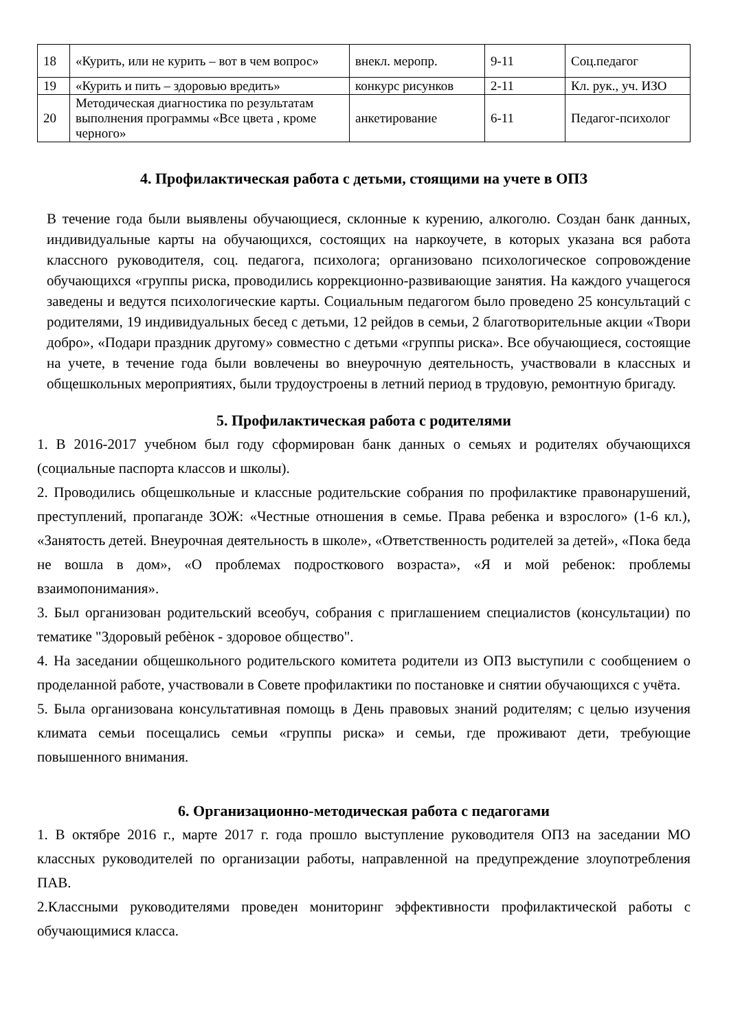| 18 | «Курить, или не курить – вот в чем вопрос» | внекл. меропр. | 9-11 | Соц.педагог |
| 19 | «Курить и пить – здоровью вредить» | конкурс рисунков | 2-11 | Кл. рук., уч. ИЗО |
| 20 | Методическая диагностика по результатам выполнения программы «Все цвета , кроме черного» | анкетирование | 6-11 | Педагог-психолог |
4. Профилактическая работа с детьми, стоящими на учете в ОПЗ
В течение года были выявлены обучающиеся, склонные к курению, алкоголю. Создан банк данных, индивидуальные карты на обучающихся, состоящих на наркоучете, в которых указана вся работа классного руководителя, соц. педагога, психолога; организовано психологическое сопровождение обучающихся «группы риска, проводились коррекционно-развивающие занятия. На каждого учащегося заведены и ведутся психологические карты. Социальным педагогом было проведено 25 консультаций с родителями, 19 индивидуальных бесед с детьми, 12 рейдов в семьи, 2 благотворительные акции «Твори добро», «Подари праздник другому» совместно с детьми «группы риска». Все обучающиеся, состоящие на учете, в течение года были вовлечены во внеурочную деятельность, участвовали в классных и общешкольных мероприятиях, были трудоустроены в летний период в трудовую, ремонтную бригаду.
5. Профилактическая работа с родителями
1. В 2016-2017 учебном был году сформирован банк данных о семьях и родителях обучающихся (социальные паспорта классов и школы).
2. Проводились общешкольные и классные родительские собрания по профилактике правонарушений, преступлений, пропаганде ЗОЖ: «Честные отношения в семье. Права ребенка и взрослого» (1-6 кл.), «Занятость детей. Внеурочная деятельность в школе», «Ответственность родителей за детей», «Пока беда не вошла в дом», «О проблемах подросткового возраста», «Я и мой ребенок: проблемы взаимопонимания».
3. Был организован родительский всеобуч, собрания с приглашением специалистов (консультации) по тематике "Здоровый ребѐнок - здоровое общество".
4. На заседании общешкольного родительского комитета родители из ОПЗ выступили с сообщением о проделанной работе, участвовали в Совете профилактики по постановке и снятии обучающихся с учёта.
5. Была организована консультативная помощь в День правовых знаний родителям; с целью изучения климата семьи посещались семьи «группы риска» и семьи, где проживают дети, требующие повышенного внимания.
6. Организационно-методическая работа с педагогами
1. В октябре 2016 г., марте 2017 г. года прошло выступление руководителя ОПЗ на заседании МО классных руководителей по организации работы, направленной на предупреждение злоупотребления ПАВ.
2.Классными руководителями проведен мониторинг эффективности профилактической работы с обучающимися класса.